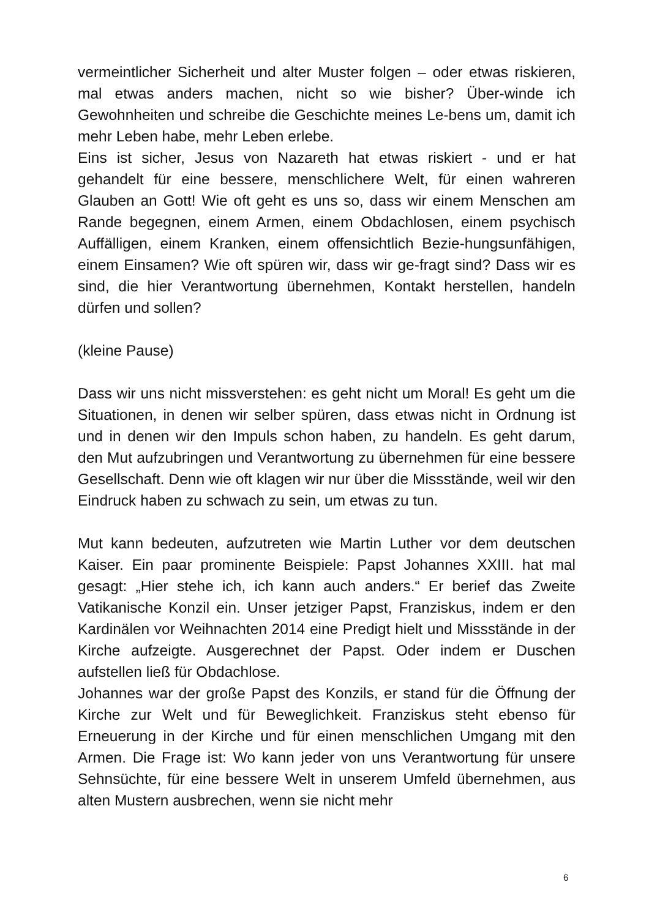vermeintlicher Sicherheit und alter Muster folgen – oder etwas riskieren, mal etwas anders machen, nicht so wie bisher? Über-winde ich Gewohnheiten und schreibe die Geschichte meines Le-bens um, damit ich mehr Leben habe, mehr Leben erlebe.
Eins ist sicher, Jesus von Nazareth hat etwas riskiert - und er hat gehandelt für eine bessere, menschlichere Welt, für einen wahreren Glauben an Gott! Wie oft geht es uns so, dass wir einem Menschen am Rande begegnen, einem Armen, einem Obdachlosen, einem psychisch Auffälligen, einem Kranken, einem offensichtlich Bezie-hungsunfähigen, einem Einsamen? Wie oft spüren wir, dass wir ge-fragt sind? Dass wir es sind, die hier Verantwortung übernehmen, Kontakt herstellen, handeln dürfen und sollen?
(kleine Pause)
Dass wir uns nicht missverstehen: es geht nicht um Moral! Es geht um die Situationen, in denen wir selber spüren, dass etwas nicht in Ordnung ist und in denen wir den Impuls schon haben, zu handeln. Es geht darum, den Mut aufzubringen und Verantwortung zu übernehmen für eine bessere Gesellschaft. Denn wie oft klagen wir nur über die Missstände, weil wir den Eindruck haben zu schwach zu sein, um etwas zu tun.
Mut kann bedeuten, aufzutreten wie Martin Luther vor dem deutschen Kaiser. Ein paar prominente Beispiele: Papst Johannes XXIII. hat mal gesagt: „Hier stehe ich, ich kann auch anders.“ Er berief das Zweite Vatikanische Konzil ein. Unser jetziger Papst, Franziskus, indem er den Kardinälen vor Weihnachten 2014 eine Predigt hielt und Missstände in der Kirche aufzeigte. Ausgerechnet der Papst. Oder indem er Duschen aufstellen ließ für Obdachlose.
Johannes war der große Papst des Konzils, er stand für die Öffnung der Kirche zur Welt und für Beweglichkeit. Franziskus steht ebenso für Erneuerung in der Kirche und für einen menschlichen Umgang mit den Armen. Die Frage ist: Wo kann jeder von uns Verantwortung für unsere Sehnsüchte, für eine bessere Welt in unserem Umfeld übernehmen, aus alten Mustern ausbrechen, wenn sie nicht mehr
6